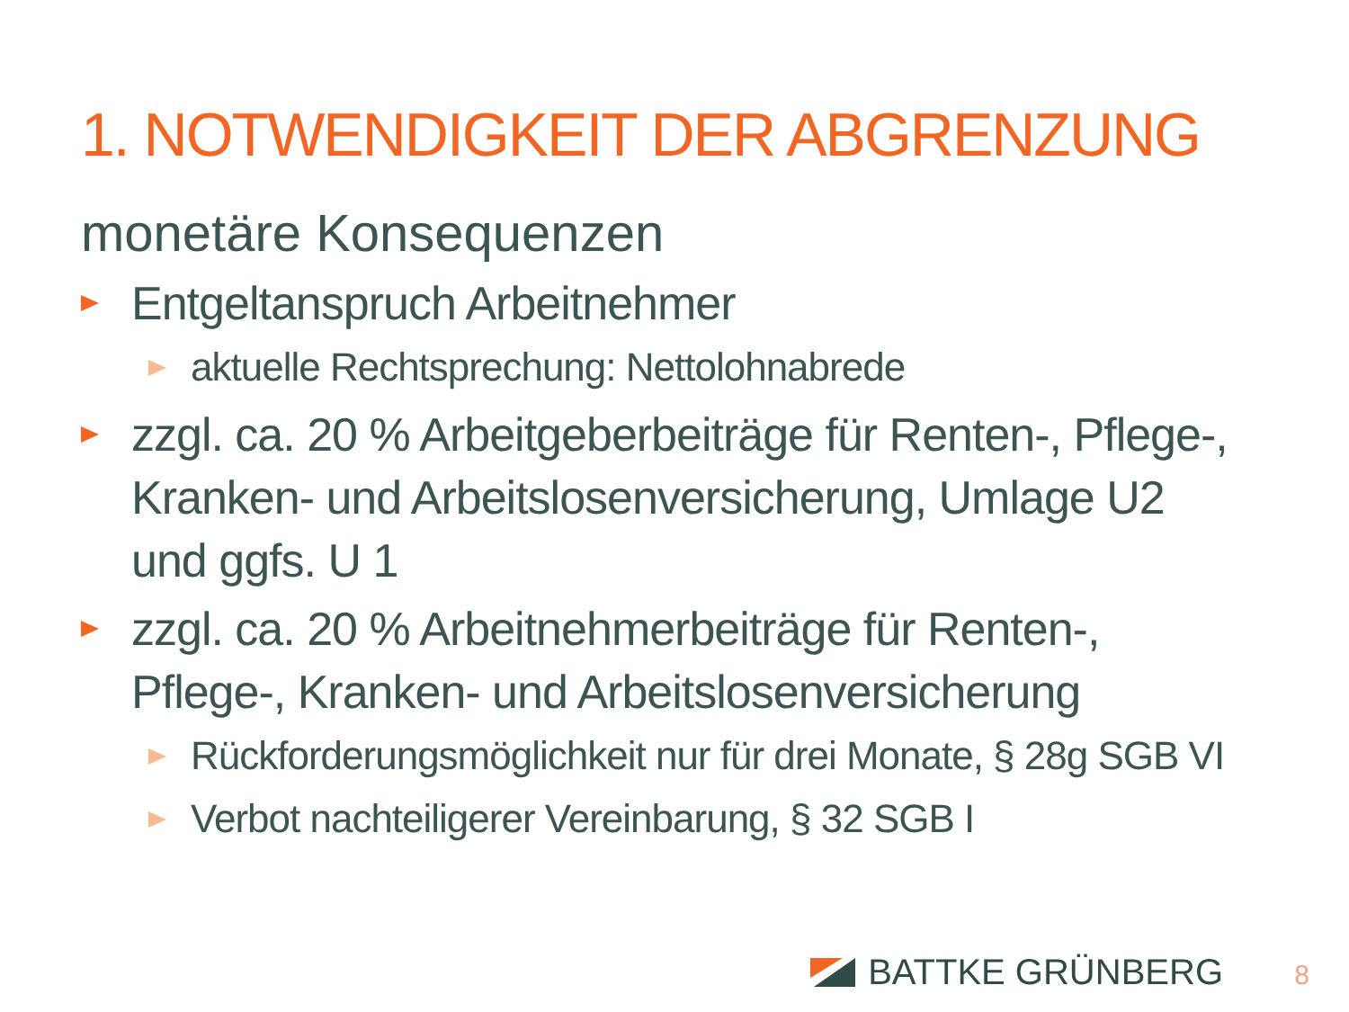1. NOTWENDIGKEIT DER ABGRENZUNG
monetäre Konsequenzen
Entgeltanspruch Arbeitnehmer
aktuelle Rechtsprechung: Nettolohnabrede
zzgl. ca. 20 % Arbeitgeberbeiträge für Renten-, Pflege-, Kranken- und Arbeitslosenversicherung, Umlage U2 und ggfs. U 1
zzgl. ca. 20 % Arbeitnehmerbeiträge für Renten-, Pflege-, Kranken- und Arbeitslosenversicherung
Rückforderungsmöglichkeit nur für drei Monate, § 28g SGB VI
Verbot nachteiligerer Vereinbarung, § 32 SGB I
BATTKE GRÜNBERG 8